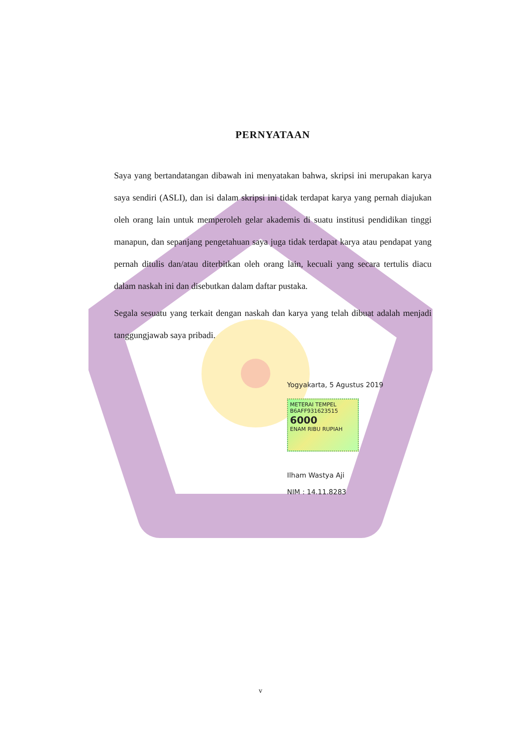PERNYATAAN
Saya yang bertandatangan dibawah ini menyatakan bahwa, skripsi ini merupakan karya saya sendiri (ASLI), dan isi dalam skripsi ini tidak terdapat karya yang pernah diajukan oleh orang lain untuk memperoleh gelar akademis di suatu institusi pendidikan tinggi manapun, dan sepanjang pengetahuan saya juga tidak terdapat karya atau pendapat yang pernah ditulis dan/atau diterbitkan oleh orang lain, kecuali yang secara tertulis diacu dalam naskah ini dan disebutkan dalam daftar pustaka.
Segala sesuatu yang terkait dengan naskah dan karya yang telah dibuat adalah menjadi tanggungjawab saya pribadi.
Yogyakarta, 5 Agustus 2019
METERAI TEMPEL
B6AFF931623515
6000
ENAM RIBU RUPIAH
Ilham Wastya Aji
NIM : 14.11.8283
v